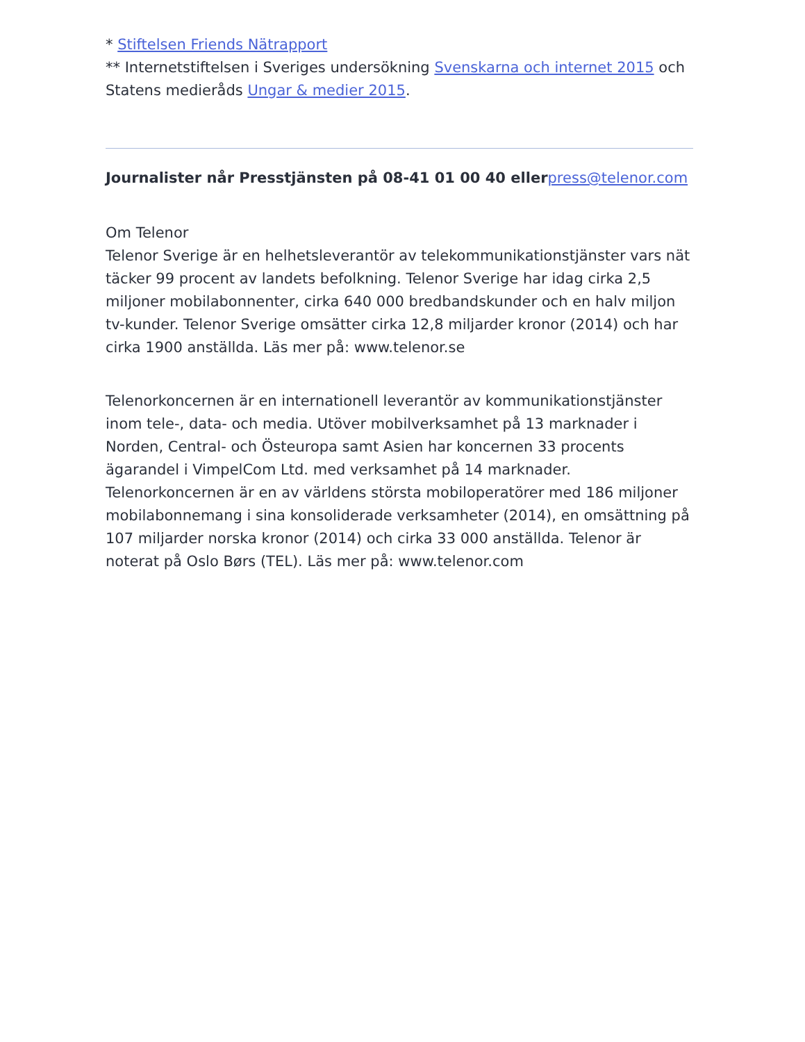* Stiftelsen Friends Nätrapport
** Internetstiftelsen i Sveriges undersökning Svenskarna och internet 2015 och Statens medieråds Ungar & medier 2015.
Journalister når Presstjänsten på 08-41 01 00 40 ellerpress@telenor.com
Om Telenor
Telenor Sverige är en helhetsleverantör av telekommunikationstjänster vars nät täcker 99 procent av landets befolkning. Telenor Sverige har idag cirka 2,5 miljoner mobilabonnenter, cirka 640 000 bredbandskunder och en halv miljon tv-kunder. Telenor Sverige omsätter cirka 12,8 miljarder kronor (2014) och har cirka 1900 anställda. Läs mer på: www.telenor.se
Telenorkoncernen är en internationell leverantör av kommunikationstjänster inom tele-, data- och media. Utöver mobilverksamhet på 13 marknader i Norden, Central- och Östeuropa samt Asien har koncernen 33 procents ägarandel i VimpelCom Ltd. med verksamhet på 14 marknader. Telenorkoncernen är en av världens största mobiloperatörer med 186 miljoner mobilabonnemang i sina konsoliderade verksamheter (2014), en omsättning på 107 miljarder norska kronor (2014) och cirka 33 000 anställda. Telenor är noterat på Oslo Børs (TEL). Läs mer på: www.telenor.com